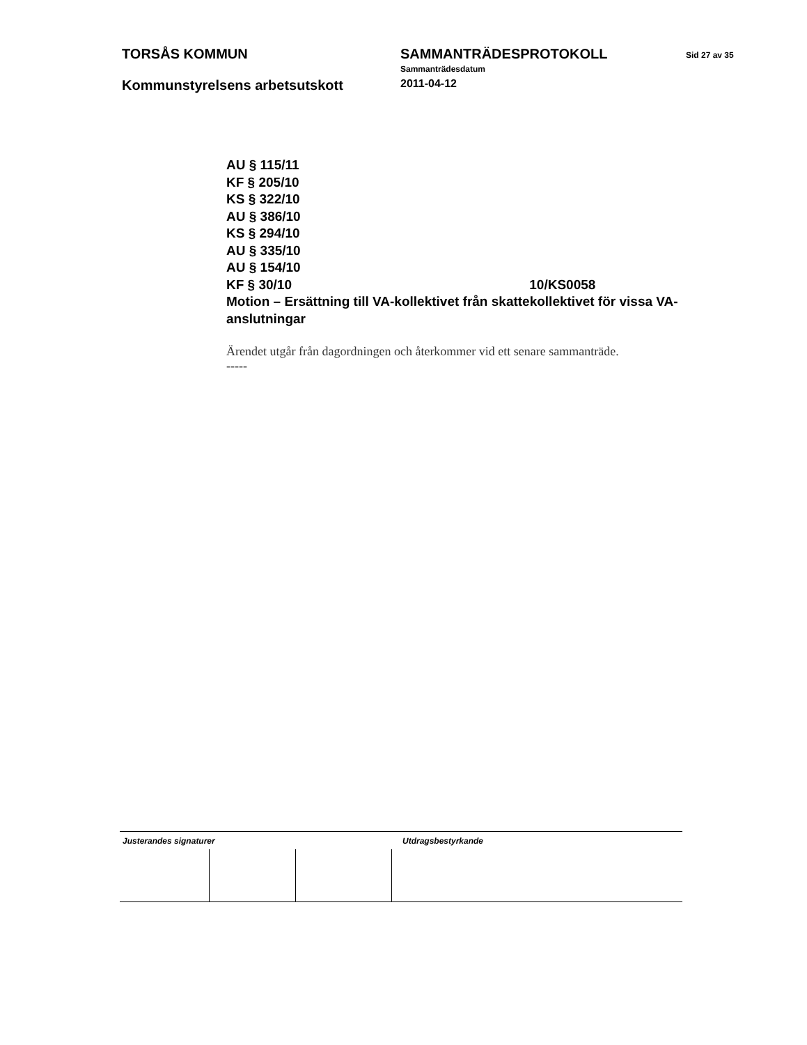TORSÅS KOMMUN SAMMANTRÄDESPROTOKOLL
Sammanträdesdatum
Sid 27 av 35
Kommunstyrelsens arbetsutskott
2011-04-12
AU § 115/11
KF § 205/10
KS § 322/10
AU § 386/10
KS § 294/10
AU § 335/10
AU § 154/10
KF § 30/10 10/KS0058
Motion – Ersättning till VA-kollektivet från skattekollektivet för vissa VA-anslutningar
Ärendet utgår från dagordningen och återkommer vid ett senare sammanträde.
-----
Justerandes signaturer Utdragsbestyrkande